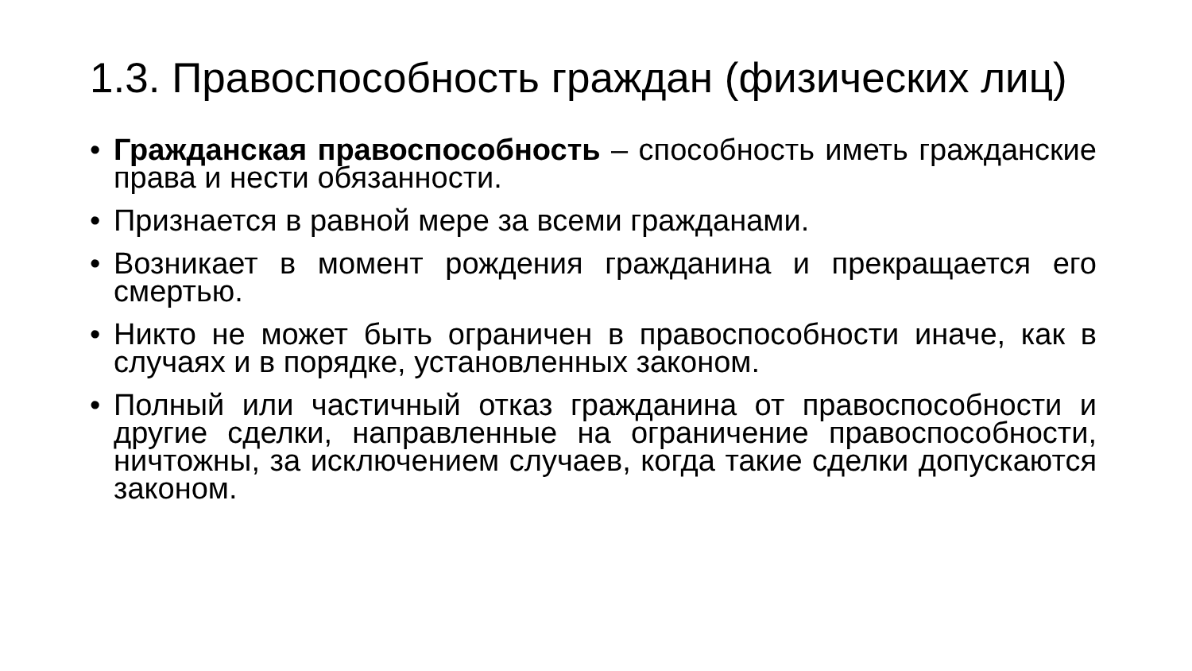1.3. Правоспособность граждан (физических лиц)
• Гражданская правоспособность – способность иметь гражданские права и нести обязанности.
• Признается в равной мере за всеми гражданами.
• Возникает в момент рождения гражданина и прекращается его смертью.
• Никто не может быть ограничен в правоспособности иначе, как в случаях и в порядке, установленных законом.
• Полный или частичный отказ гражданина от правоспособности и другие сделки, направленные на ограничение правоспособности, ничтожны, за исключением случаев, когда такие сделки допускаются законом.